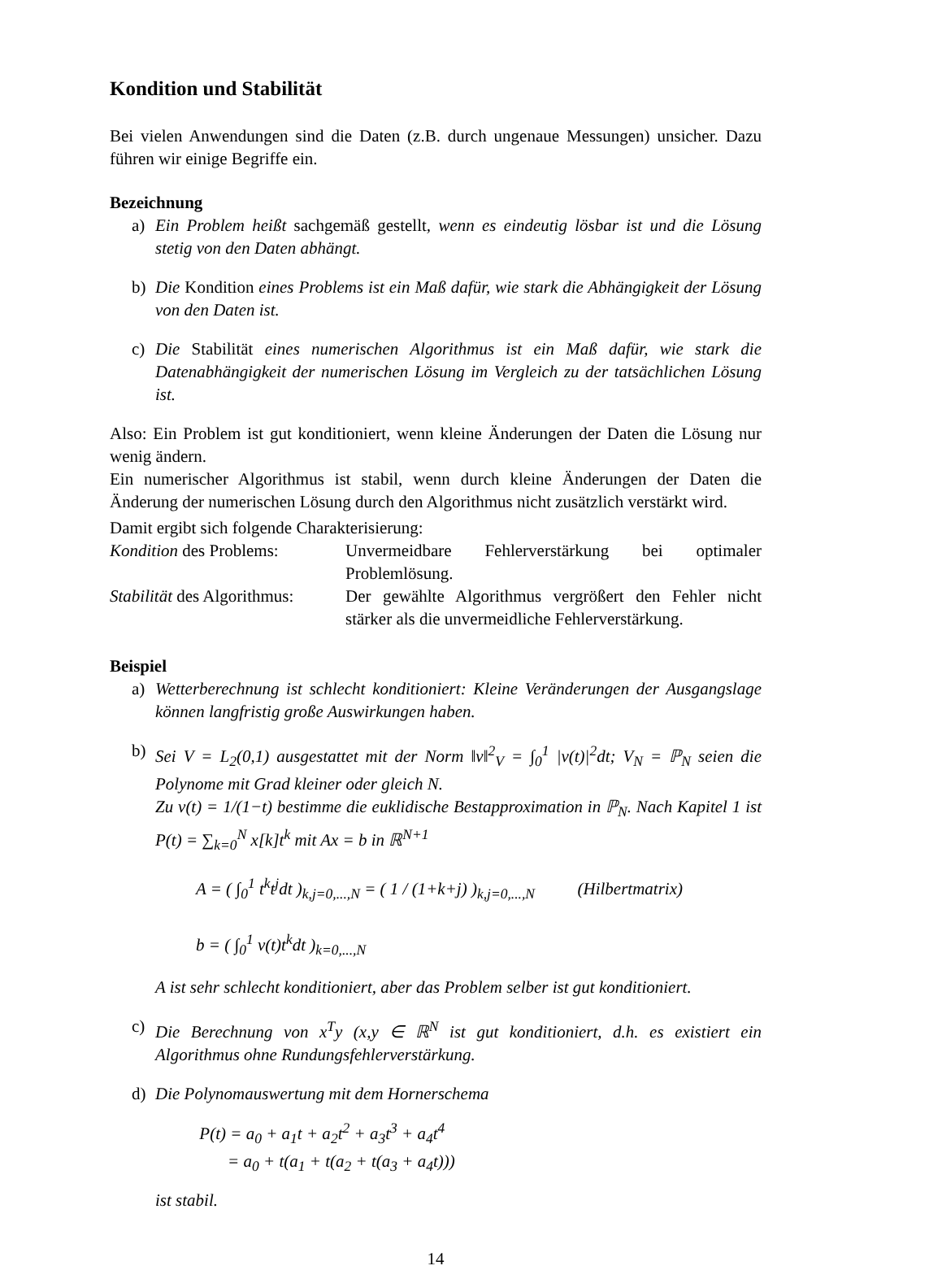Kondition und Stabilität
Bei vielen Anwendungen sind die Daten (z.B. durch ungenaue Messungen) unsicher. Dazu führen wir einige Begriffe ein.
Bezeichnung
a) Ein Problem heißt sachgemäß gestellt, wenn es eindeutig lösbar ist und die Lösung stetig von den Daten abhängt.
b) Die Kondition eines Problems ist ein Maß dafür, wie stark die Abhängigkeit der Lösung von den Daten ist.
c) Die Stabilität eines numerischen Algorithmus ist ein Maß dafür, wie stark die Datenabhängigkeit der numerischen Lösung im Vergleich zu der tatsächlichen Lösung ist.
Also: Ein Problem ist gut konditioniert, wenn kleine Änderungen der Daten die Lösung nur wenig ändern.
Ein numerischer Algorithmus ist stabil, wenn durch kleine Änderungen der Daten die Änderung der numerischen Lösung durch den Algorithmus nicht zusätzlich verstärkt wird.
Damit ergibt sich folgende Charakterisierung:
| Kondition des Problems: | Unvermeidbare Fehlerverstärkung bei optimaler Problemlösung. |
| Stabilität des Algorithmus: | Der gewählte Algorithmus vergrößert den Fehler nicht stärker als die unvermeidliche Fehlerverstärkung. |
Beispiel
a) Wetterberechnung ist schlecht konditioniert: Kleine Veränderungen der Ausgangslage können langfristig große Auswirkungen haben.
b) Sei V = L<sub>2</sub>(0,1) ausgestattet mit der Norm ‖v‖<sup>2</sup><sub>V</sub> = ∫<sub>0</sub><sup>1</sup> |v(t)|<sup>2</sup>dt; V<sub>N</sub> = ℙ<sub>N</sub> seien die Polynome mit Grad kleiner oder gleich N.
Zu v(t) = 1/(1−t) bestimme die euklidische Bestapproximation in ℙ<sub>N</sub>. Nach Kapitel 1 ist P(t) = ∑<sub>k=0</sub><sup>N</sup> x[k]t<sup>k</sup> mit Ax = b in ℝ<sup>N+1</sup>
A = ( ∫<sub>0</sub><sup>1</sup> t<sup>k</sup>t<sup>j</sup>dt )<sub>k,j=0,...,N</sub> = ( 1 / (1+k+j) )<sub>k,j=0,...,N</sub> (Hilbertmatrix)
b = ( ∫<sub>0</sub><sup>1</sup> v(t)t<sup>k</sup>dt )<sub>k=0,...,N</sub>
A ist sehr schlecht konditioniert, aber das Problem selber ist gut konditioniert.
c) Die Berechnung von x<sup>T</sup>y (x,y ∈ ℝ<sup>N</sup> ist gut konditioniert, d.h. es existiert ein Algorithmus ohne Rundungsfehlerverstärkung.
d) Die Polynomauswertung mit dem Hornerschema
P(t) = a<sub>0</sub> + a<sub>1</sub>t + a<sub>2</sub>t<sup>2</sup> + a<sub>3</sub>t<sup>3</sup> + a<sub>4</sub>t<sup>4</sup>
= a<sub>0</sub> + t(a<sub>1</sub> + t(a<sub>2</sub> + t(a<sub>3</sub> + a<sub>4</sub>t)))
ist stabil.
14